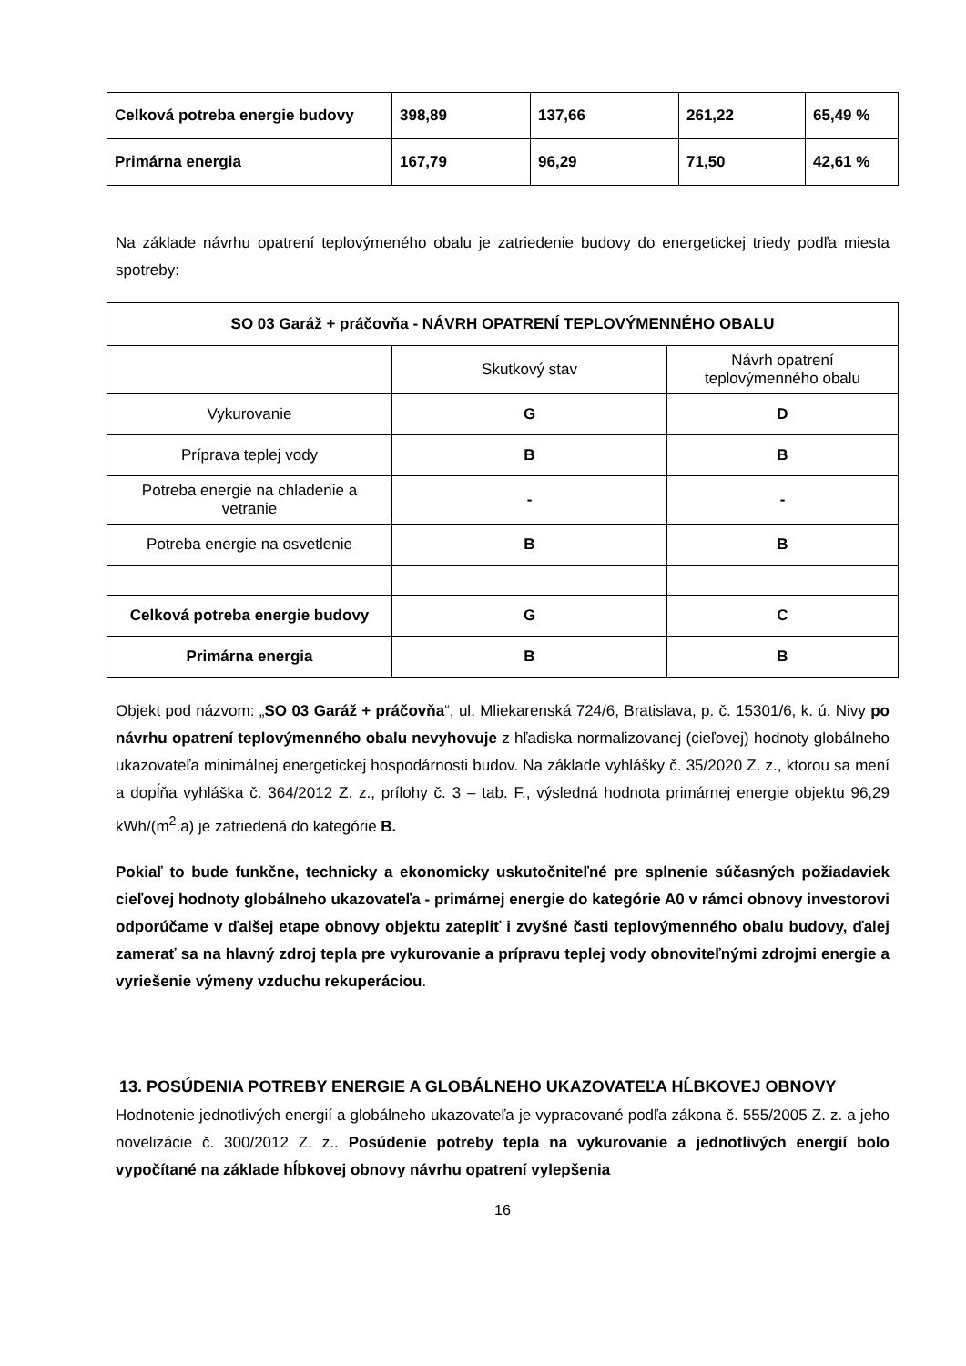| Celková potreba energie budovy | 398,89 | 137,66 | 261,22 | 65,49 % |
| Primárna energia | 167,79 | 96,29 | 71,50 | 42,61 % |
Na základe návrhu opatrení teplovýmeného obalu je zatriedenie budovy do energetickej triedy podľa miesta spotreby:
| SO 03 Garáž + práčovňa - NÁVRH OPATRENÍ TEPLOVÝMENNÉHO OBALU | | |
| | Skutkový stav | Návrh opatrení teplovýmenného obalu |
| Vykurovanie | G | D |
| Príprava teplej vody | B | B |
| Potreba energie na chladenie a vetranie | - | - |
| Potreba energie na osvetlenie | B | B |
| Celková potreba energie budovy | G | C |
| Primárna energia | B | B |
Objekt pod názvom: „SO 03 Garáž + práčovňa“, ul. Mliekarenská 724/6, Bratislava, p. č. 15301/6, k. ú. Nivy po návrhu opatrení teplovýmenného obalu nevyhovuje z hľadiska normalizovanej (cieľovej) hodnoty globálneho ukazovateľa minimálnej energetickej hospodárnosti budov. Na základe vyhlášky č. 35/2020 Z. z., ktorou sa mení a dopĺňa vyhláška č. 364/2012 Z. z., prílohy č. 3 – tab. F., výsledná hodnota primárnej energie objektu 96,29 kWh/(m<sup>2</sup>.a) je zatriedená do kategórie B.
Pokiaľ to bude funkčne, technicky a ekonomicky uskutočniteľné pre splnenie súčasných požiadaviek cieľovej hodnoty globálneho ukazovateľa - primárnej energie do kategórie A0 v rámci obnovy investorovi odporúčame v ďalšej etape obnovy objektu zatepliť i zvyšné časti teplovýmenného obalu budovy, ďalej zamerať sa na hlavný zdroj tepla pre vykurovanie a prípravu teplej vody obnoviteľnými zdrojmi energie a vyriešenie výmeny vzduchu rekuperáciou.
13. POSÚDENIA POTREBY ENERGIE A GLOBÁLNEHO UKAZOVATEĽA HĹBKOVEJ OBNOVY
Hodnotenie jednotlivých energií a globálneho ukazovateľa je vypracované podľa zákona č. 555/2005 Z. z. a jeho novelizácie č. 300/2012 Z. z.. Posúdenie potreby tepla na vykurovanie a jednotlivých energií bolo vypočítané na základe hĺbkovej obnovy návrhu opatrení vylepšenia
16